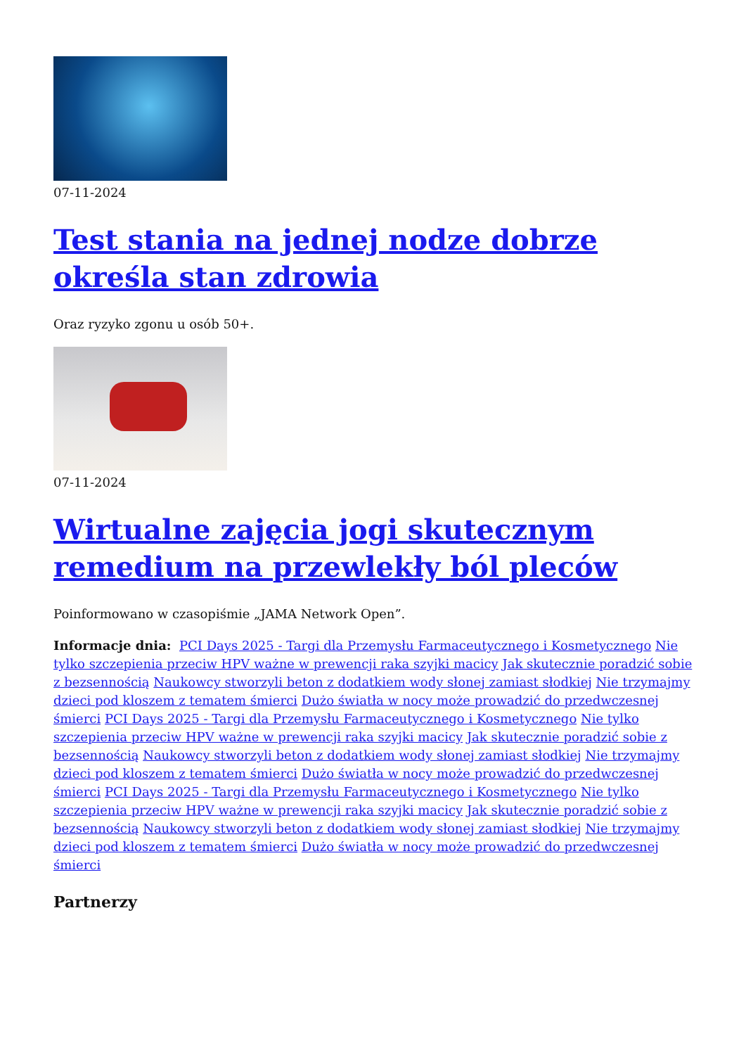07-11-2024
Test stania na jednej nodze dobrze określa stan zdrowia
Oraz ryzyko zgonu u osób 50+.
07-11-2024
Wirtualne zajęcia jogi skutecznym remedium na przewlekły ból pleców
Poinformowano w czasopiśmie „JAMA Network Open”.
Informacje dnia: PCI Days 2025 - Targi dla Przemysłu Farmaceutycznego i Kosmetycznego Nie tylko szczepienia przeciw HPV ważne w prewencji raka szyjki macicy Jak skutecznie poradzić sobie z bezsennością Naukowcy stworzyli beton z dodatkiem wody słonej zamiast słodkiej Nie trzymajmy dzieci pod kloszem z tematem śmierci Dużo światła w nocy może prowadzić do przedwczesnej śmierci PCI Days 2025 - Targi dla Przemysłu Farmaceutycznego i Kosmetycznego Nie tylko szczepienia przeciw HPV ważne w prewencji raka szyjki macicy Jak skutecznie poradzić sobie z bezsennością Naukowcy stworzyli beton z dodatkiem wody słonej zamiast słodkiej Nie trzymajmy dzieci pod kloszem z tematem śmierci Dużo światła w nocy może prowadzić do przedwczesnej śmierci PCI Days 2025 - Targi dla Przemysłu Farmaceutycznego i Kosmetycznego Nie tylko szczepienia przeciw HPV ważne w prewencji raka szyjki macicy Jak skutecznie poradzić sobie z bezsennością Naukowcy stworzyli beton z dodatkiem wody słonej zamiast słodkiej Nie trzymajmy dzieci pod kloszem z tematem śmierci Dużo światła w nocy może prowadzić do przedwczesnej śmierci
Partnerzy